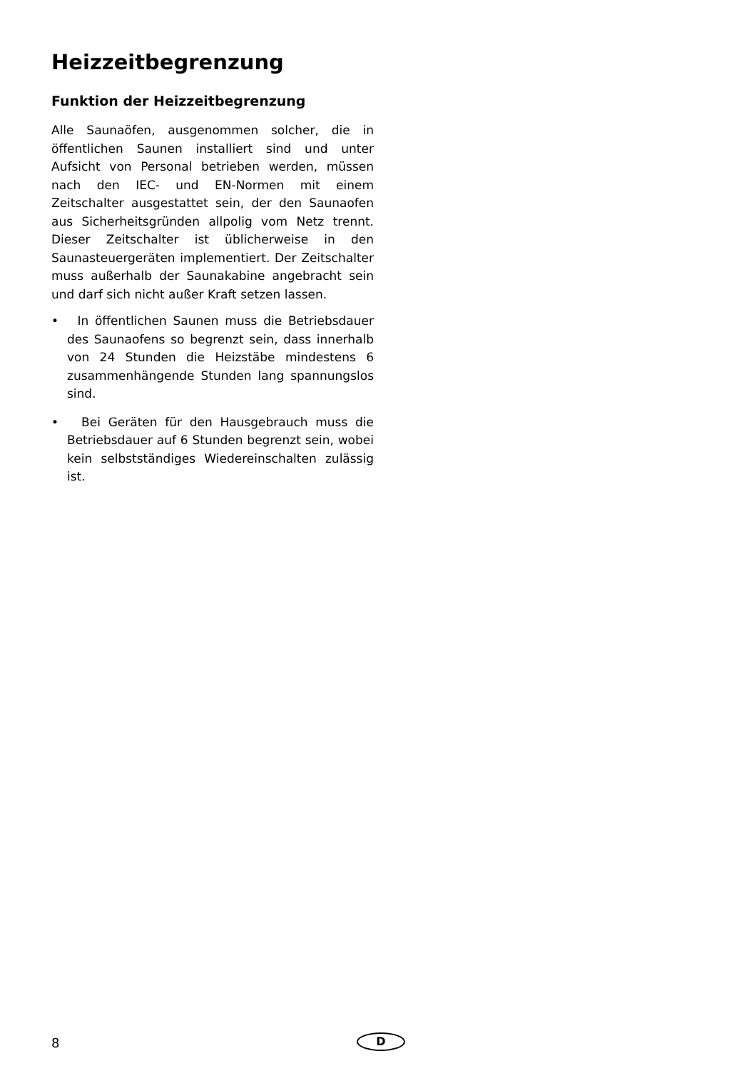Heizzeitbegrenzung
Funktion der Heizzeitbegrenzung
Alle Saunaöfen, ausgenommen solcher, die in öffentlichen Saunen installiert sind und unter Aufsicht von Personal betrieben werden, müssen nach den IEC- und EN-Normen mit einem Zeitschalter ausgestattet sein, der den Saunaofen aus Sicherheitsgründen allpolig vom Netz trennt. Dieser Zeitschalter ist üblicherweise in den Saunasteuergeräten implementiert. Der Zeitschalter muss außerhalb der Saunakabine angebracht sein und darf sich nicht außer Kraft setzen lassen.
• In öffentlichen Saunen muss die Betriebsdauer des Saunaofens so begrenzt sein, dass innerhalb von 24 Stunden die Heizstäbe mindestens 6 zusammenhängende Stunden lang spannungslos sind.
• Bei Geräten für den Hausgebrauch muss die Betriebsdauer auf 6 Stunden begrenzt sein, wobei kein selbstständiges Wiedereinschalten zulässig ist.
8
D